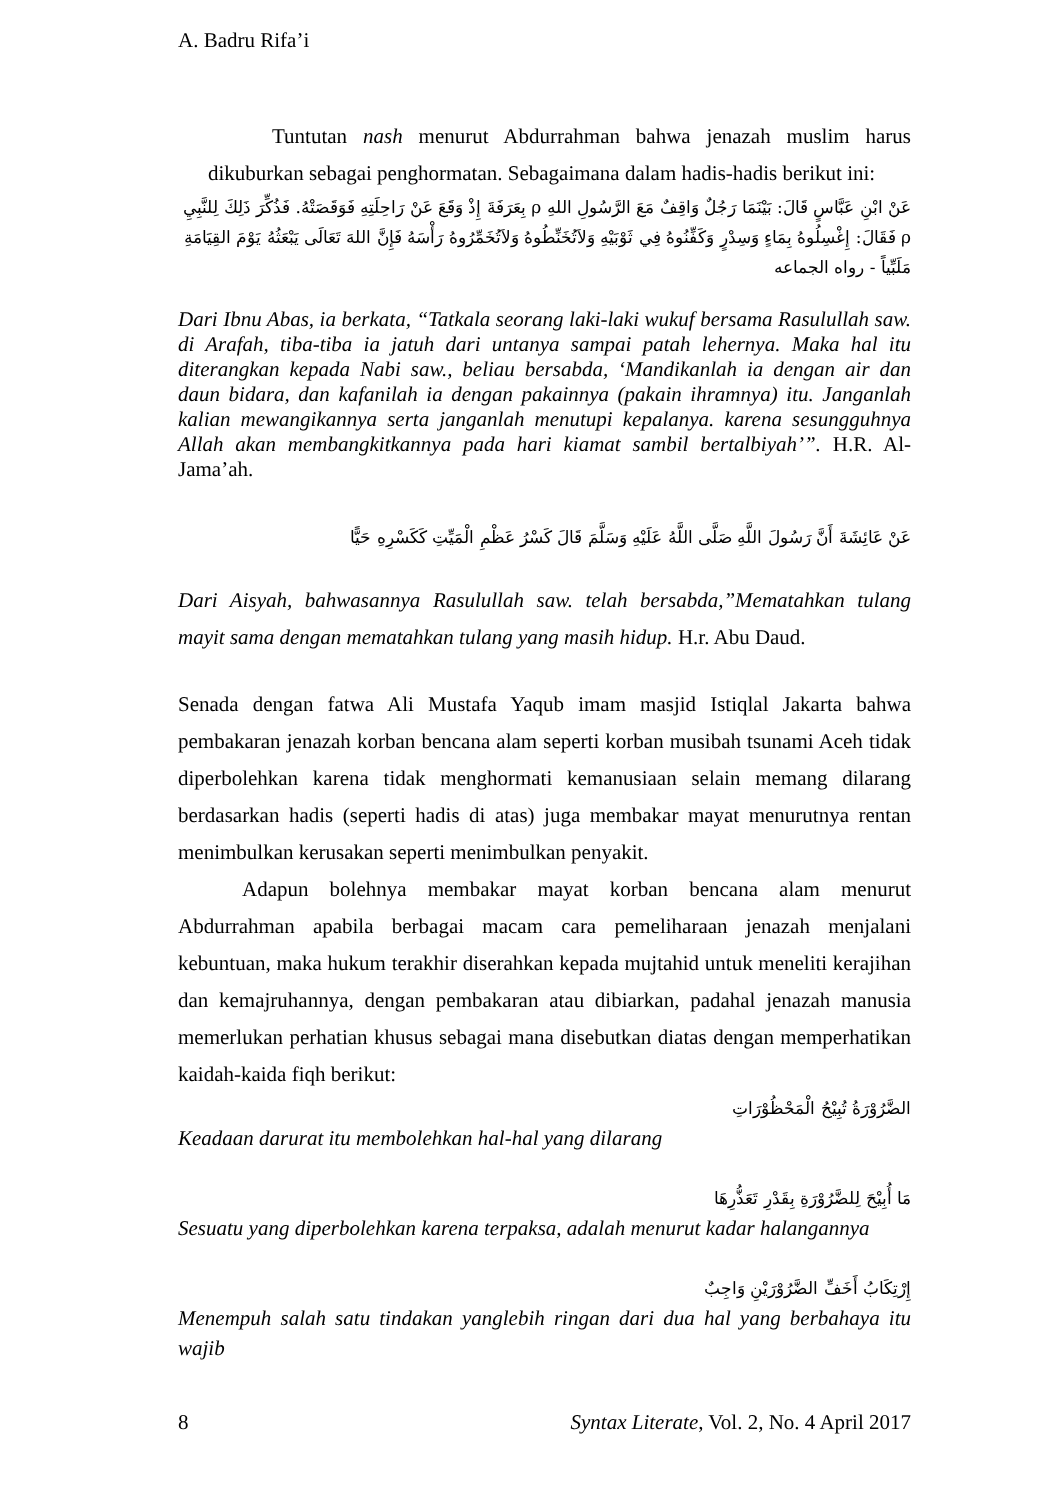A. Badru Rifa’i
Tuntutan nash menurut Abdurrahman bahwa jenazah muslim harus dikuburkan sebagai penghormatan. Sebagaimana dalam hadis-hadis berikut ini:
عَنْ ابْنِ عَبَّاسٍ قَالَ: بَيْنَمَا رَجُلٌ وَاقِفٌ مَعَ الرَّسُولِ اللهِ ρ بِعَرَفَةَ إِذْ وَقَعَ عَنْ رَاحِلَتِهِ فَوَقَصَتْهُ. فَذُكِّرَ ذَلِكَ لِلنَّبِيِ ρ فَقَالَ: إِغْسِلُوهُ بِمَاءٍ وَسِدْرٍ وَكَفِّنُوهُ فِي ثَوْبَيْهِ وَلاَتُخَنِّطُوهُ وَلاَتُخَمِّرُوهُ رَأْسَهُ فَإِنَّ اللهَ تَعَالَى يَبْعَثُهُ يَوْمَ القِيَامَةِ مَلَبِّياً - رواه الجماعه
Dari Ibnu Abas, ia berkata, “Tatkala seorang laki-laki wukuf bersama Rasulullah saw. di Arafah, tiba-tiba ia jatuh dari untanya sampai patah lehernya. Maka hal itu diterangkan kepada Nabi saw., beliau bersabda, ‘Mandikanlah ia dengan air dan daun bidara, dan kafanilah ia dengan pakainnya (pakain ihramnya) itu. Janganlah kalian mewangikannya serta janganlah menutupi kepalanya. karena sesungguhnya Allah akan membangkitkannya pada hari kiamat sambil bertalbiyah’”. H.R. Al-Jama’ah.
عَنْ عَائِشَةَ أَنَّ رَسُولَ اللَّهِ صَلَّى اللَّهُ عَلَيْهِ وَسَلَّمَ قَالَ كَسْرُ عَظْمِ الْمَيِّتِ كَكَسْرِهِ حَيًّا
Dari Aisyah, bahwasannya Rasulullah saw. telah bersabda,”Mematahkan tulang mayit sama dengan mematahkan tulang yang masih hidup. H.r. Abu Daud.
Senada dengan fatwa Ali Mustafa Yaqub imam masjid Istiqlal Jakarta bahwa pembakaran jenazah korban bencana alam seperti korban musibah tsunami Aceh tidak diperbolehkan karena tidak menghormati kemanusiaan selain memang dilarang berdasarkan hadis (seperti hadis di atas) juga membakar mayat menurutnya rentan menimbulkan kerusakan seperti menimbulkan penyakit.
Adapun bolehnya membakar mayat korban bencana alam menurut Abdurrahman apabila berbagai macam cara pemeliharaan jenazah menjalani kebuntuan, maka hukum terakhir diserahkan kepada mujtahid untuk meneliti kerajihan dan kemajruhannya, dengan pembakaran atau dibiarkan, padahal jenazah manusia memerlukan perhatian khusus sebagai mana disebutkan diatas dengan memperhatikan kaidah-kaida fiqh berikut:
الضَّرُوْرَةُ تُبِيْحُ الْمَحْظُوْرَاتِ
Keadaan darurat itu membolehkan hal-hal yang dilarang
مَا أُبِيْحَ لِلضَّرُوْرَةِ بِقَدْرِ تَعَذُّرِهَا
Sesuatu yang diperbolehkan karena terpaksa, adalah menurut kadar halangannya
إِرْتِكَابُ أَخَفِّ الضَّرُوْرَيْنِ وَاجِبٌ
Menempuh salah satu tindakan yanglebih ringan dari dua hal yang berbahaya itu wajib
8 Syntax Literate, Vol. 2, No. 4 April 2017